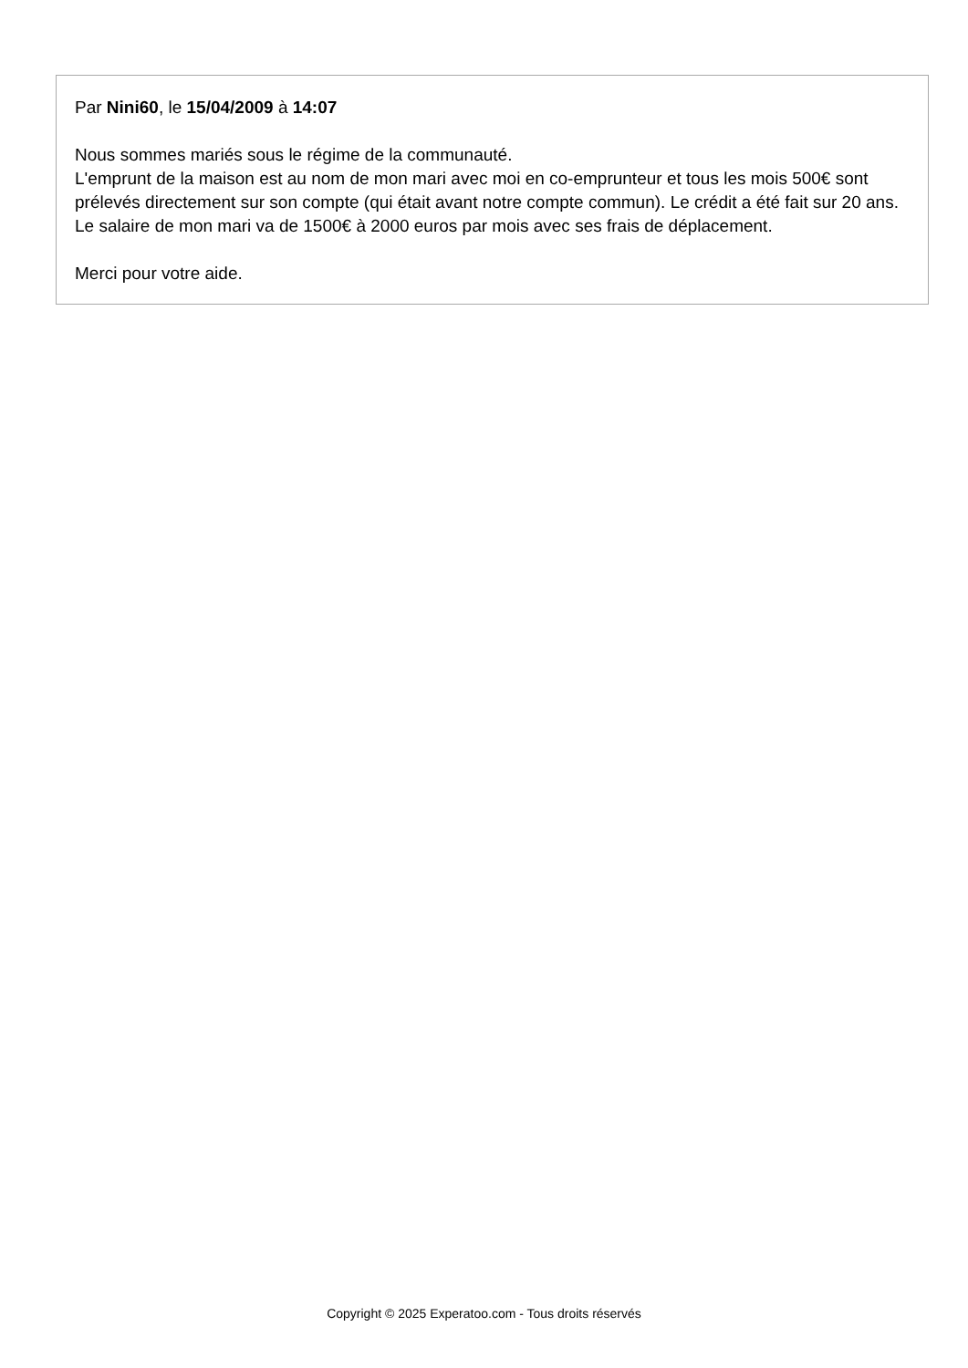Par Nini60, le 15/04/2009 à 14:07
Nous sommes mariés sous le régime de la communauté.
L'emprunt de la maison est au nom de mon mari avec moi en co-emprunteur et tous les mois 500€ sont prélevés directement sur son compte (qui était avant notre compte commun). Le crédit a été fait sur 20 ans.
Le salaire de mon mari va de 1500€ à 2000 euros par mois avec ses frais de déplacement.
Merci pour votre aide.
Copyright © 2025 Experatoo.com - Tous droits réservés